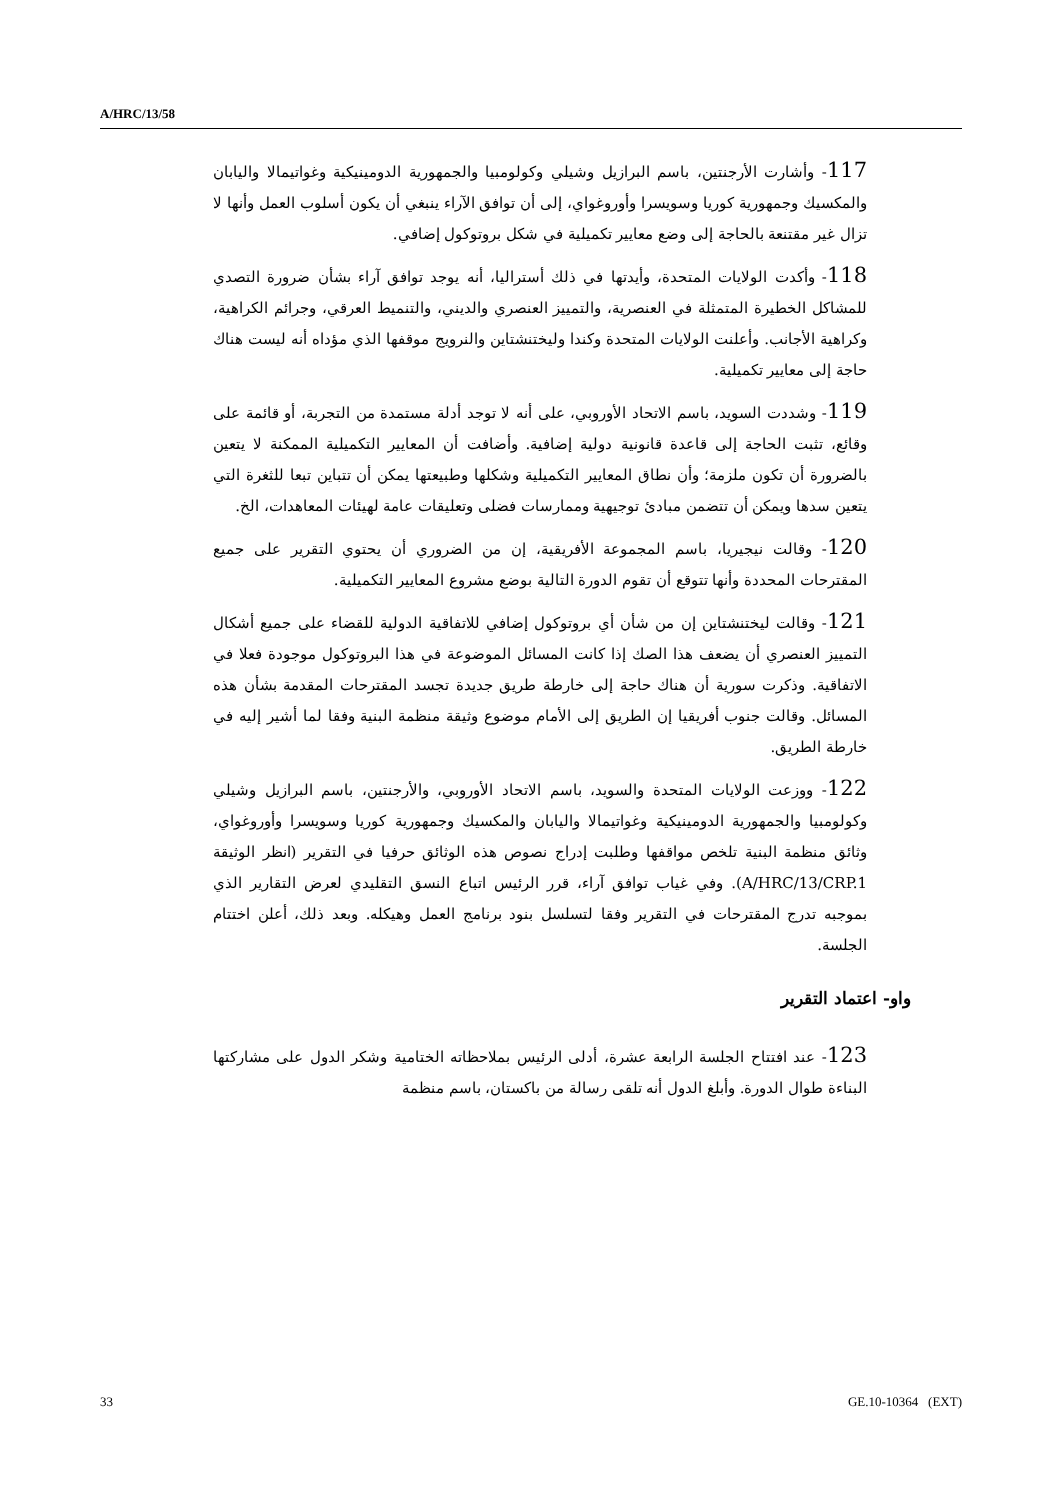A/HRC/13/58
117- وأشارت الأرجنتين، باسم البرازيل وشيلي وكولومبيا والجمهورية الدومينيكية وغواتيمالا واليابان والمكسيك وجمهورية كوريا وسويسرا وأوروغواي، إلى أن توافق الآراء ينبغي أن يكون أسلوب العمل وأنها لا تزال غير مقتنعة بالحاجة إلى وضع معايير تكميلية في شكل بروتوكول إضافي.
118- وأكدت الولايات المتحدة، وأيدتها في ذلك أستراليا، أنه يوجد توافق آراء بشأن ضرورة التصدي للمشاكل الخطيرة المتمثلة في العنصرية، والتمييز العنصري والديني، والتنميط العرقي، وجرائم الكراهية، وكراهية الأجانب. وأعلنت الولايات المتحدة وكندا وليختنشتاين والنرويج موقفها الذي مؤداه أنه ليست هناك حاجة إلى معايير تكميلية.
119- وشددت السويد، باسم الاتحاد الأوروبي، على أنه لا توجد أدلة مستمدة من التجربة، أو قائمة على وقائع، تثبت الحاجة إلى قاعدة قانونية دولية إضافية. وأضافت أن المعايير التكميلية الممكنة لا يتعين بالضرورة أن تكون ملزمة؛ وأن نطاق المعايير التكميلية وشكلها وطبيعتها يمكن أن تتباين تبعا للثغرة التي يتعين سدها ويمكن أن تتضمن مبادئ توجيهية وممارسات فضلى وتعليقات عامة لهيئات المعاهدات، الخ.
120- وقالت نيجيريا، باسم المجموعة الأفريقية، إن من الضروري أن يحتوي التقرير على جميع المقترحات المحددة وأنها تتوقع أن تقوم الدورة التالية بوضع مشروع المعايير التكميلية.
121- وقالت ليختنشتاين إن من شأن أي بروتوكول إضافي للاتفاقية الدولية للقضاء على جميع أشكال التمييز العنصري أن يضعف هذا الصك إذا كانت المسائل الموضوعة في هذا البروتوكول موجودة فعلا في الاتفاقية. وذكرت سورية أن هناك حاجة إلى خارطة طريق جديدة تجسد المقترحات المقدمة بشأن هذه المسائل. وقالت جنوب أفريقيا إن الطريق إلى الأمام موضوع وثيقة منظمة البنية وفقا لما أشير إليه في خارطة الطريق.
122- ووزعت الولايات المتحدة والسويد، باسم الاتحاد الأوروبي، والأرجنتين، باسم البرازيل وشيلي وكولومبيا والجمهورية الدومينيكية وغواتيمالا واليابان والمكسيك وجمهورية كوريا وسويسرا وأوروغواي، وثائق منظمة البنية تلخص مواقفها وطلبت إدراج نصوص هذه الوثائق حرفيا في التقرير (انظر الوثيقة A/HRC/13/CRP.1). وفي غياب توافق آراء، قرر الرئيس اتباع النسق التقليدي لعرض التقارير الذي بموجبه تدرج المقترحات في التقرير وفقا لتسلسل بنود برنامج العمل وهيكله. وبعد ذلك، أعلن اختتام الجلسة.
واو- اعتماد التقرير
123- عند افتتاح الجلسة الرابعة عشرة، أدلى الرئيس بملاحظاته الختامية وشكر الدول على مشاركتها البناءة طوال الدورة. وأبلغ الدول أنه تلقى رسالة من باكستان، باسم منظمة
33 GE.10-10364 (EXT)